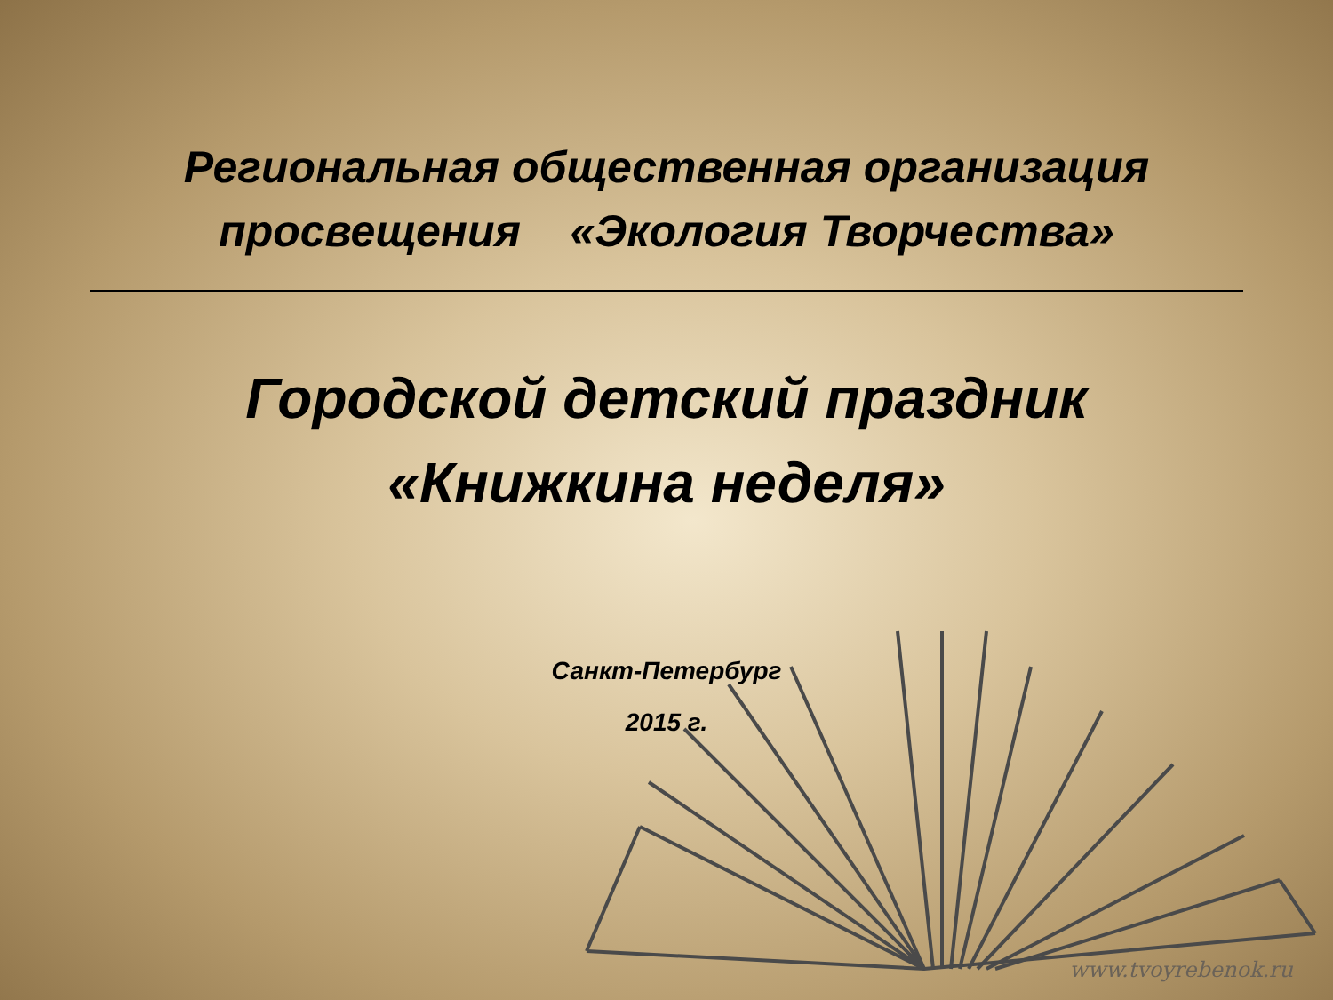Региональная общественная организация
просвещения «Экология Творчества»
Городской детский праздник
«Книжкина неделя»
Санкт-Петербург
2015 г.
www.tvoyrebenok.ru